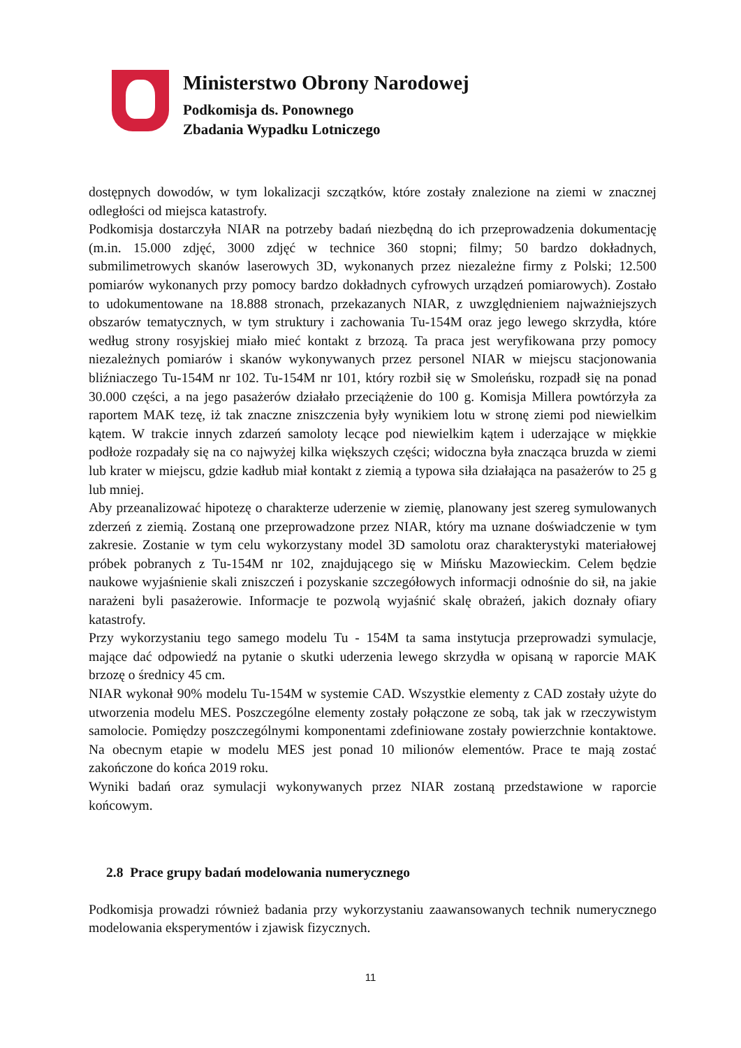Ministerstwo Obrony Narodowej
Podkomisja ds. Ponownego
Zbadania Wypadku Lotniczego
dostępnych dowodów, w tym lokalizacji szczątków, które zostały znalezione na ziemi w znacznej odległości od miejsca katastrofy.
Podkomisja dostarczyła NIAR na potrzeby badań niezbędną do ich przeprowadzenia dokumentację (m.in. 15.000 zdjęć, 3000 zdjęć w technice 360 stopni; filmy; 50 bardzo dokładnych, submilimetrowych skanów laserowych 3D, wykonanych przez niezależne firmy z Polski; 12.500 pomiarów wykonanych przy pomocy bardzo dokładnych cyfrowych urządzeń pomiarowych). Zostało to udokumentowane na 18.888 stronach, przekazanych NIAR, z uwzględnieniem najważniejszych obszarów tematycznych, w tym struktury i zachowania Tu-154M oraz jego lewego skrzydła, które według strony rosyjskiej miało mieć kontakt z brzozą. Ta praca jest weryfikowana przy pomocy niezależnych pomiarów i skanów wykonywanych przez personel NIAR w miejscu stacjonowania bliźniaczego Tu-154M nr 102. Tu-154M nr 101, który rozbił się w Smoleńsku, rozpadł się na ponad 30.000 części, a na jego pasażerów działało przeciążenie do 100 g. Komisja Millera powtórzyła za raportem MAK tezę, iż tak znaczne zniszczenia były wynikiem lotu w stronę ziemi pod niewielkim kątem. W trakcie innych zdarzeń samoloty lecące pod niewielkim kątem i uderzające w miękkie podłoże rozpadały się na co najwyżej kilka większych części; widoczna była znacząca bruzda w ziemi lub krater w miejscu, gdzie kadłub miał kontakt z ziemią a typowa siła działająca na pasażerów to 25 g lub mniej.
Aby przeanalizować hipotezę o charakterze uderzenie w ziemię, planowany jest szereg symulowanych zderzeń z ziemią. Zostaną one przeprowadzone przez NIAR, który ma uznane doświadczenie w tym zakresie. Zostanie w tym celu wykorzystany model 3D samolotu oraz charakterystyki materiałowej próbek pobranych z Tu-154M nr 102, znajdującego się w Mińsku Mazowieckim. Celem będzie naukowe wyjaśnienie skali zniszczeń i pozyskanie szczegółowych informacji odnośnie do sił, na jakie narażeni byli pasażerowie. Informacje te pozwolą wyjaśnić skalę obrażeń, jakich doznały ofiary katastrofy.
Przy wykorzystaniu tego samego modelu Tu - 154M ta sama instytucja przeprowadzi symulacje, mające dać odpowiedź na pytanie o skutki uderzenia lewego skrzydła w opisaną w raporcie MAK brzozę o średnicy 45 cm.
NIAR wykonał 90% modelu Tu-154M w systemie CAD. Wszystkie elementy z CAD zostały użyte do utworzenia modelu MES. Poszczególne elementy zostały połączone ze sobą, tak jak w rzeczywistym samolocie. Pomiędzy poszczególnymi komponentami zdefiniowane zostały powierzchnie kontaktowe. Na obecnym etapie w modelu MES jest ponad 10 milionów elementów. Prace te mają zostać zakończone do końca 2019 roku.
Wyniki badań oraz symulacji wykonywanych przez NIAR zostaną przedstawione w raporcie końcowym.
2.8 Prace grupy badań modelowania numerycznego
Podkomisja prowadzi również badania przy wykorzystaniu zaawansowanych technik numerycznego modelowania eksperymentów i zjawisk fizycznych.
11